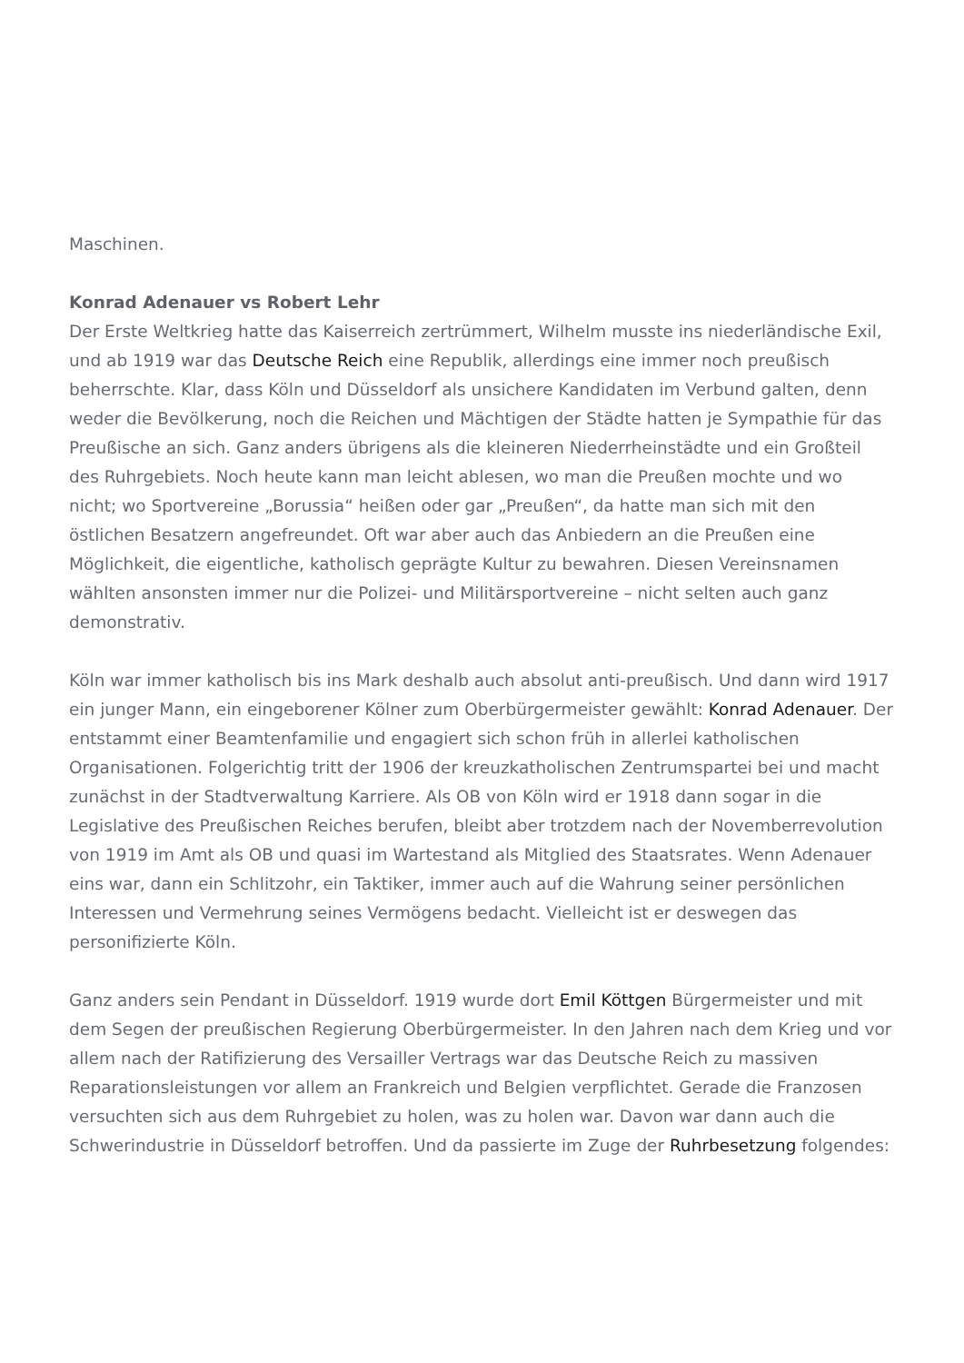Maschinen.
Konrad Adenauer vs Robert Lehr
Der Erste Weltkrieg hatte das Kaiserreich zertrümmert, Wilhelm musste ins niederländische Exil, und ab 1919 war das Deutsche Reich eine Republik, allerdings eine immer noch preußisch beherrschte. Klar, dass Köln und Düsseldorf als unsichere Kandidaten im Verbund galten, denn weder die Bevölkerung, noch die Reichen und Mächtigen der Städte hatten je Sympathie für das Preußische an sich. Ganz anders übrigens als die kleineren Niederrheinstädte und ein Großteil des Ruhrgebiets. Noch heute kann man leicht ablesen, wo man die Preußen mochte und wo nicht; wo Sportvereine „Borussia“ heißen oder gar „Preußen“, da hatte man sich mit den östlichen Besatzern angefreundet. Oft war aber auch das Anbiedern an die Preußen eine Möglichkeit, die eigentliche, katholisch geprägte Kultur zu bewahren. Diesen Vereinsnamen wählten ansonsten immer nur die Polizei- und Militärsportvereine – nicht selten auch ganz demonstrativ.
Köln war immer katholisch bis ins Mark deshalb auch absolut anti-preußisch. Und dann wird 1917 ein junger Mann, ein eingeborener Kölner zum Oberbürgermeister gewählt: Konrad Adenauer. Der entstammt einer Beamtenfamilie und engagiert sich schon früh in allerlei katholischen Organisationen. Folgerichtig tritt der 1906 der kreuzkatholischen Zentrumspartei bei und macht zunächst in der Stadtverwaltung Karriere. Als OB von Köln wird er 1918 dann sogar in die Legislative des Preußischen Reiches berufen, bleibt aber trotzdem nach der Novemberrevolution von 1919 im Amt als OB und quasi im Wartestand als Mitglied des Staatsrates. Wenn Adenauer eins war, dann ein Schlitzohr, ein Taktiker, immer auch auf die Wahrung seiner persönlichen Interessen und Vermehrung seines Vermögens bedacht. Vielleicht ist er deswegen das personifizierte Köln.
Ganz anders sein Pendant in Düsseldorf. 1919 wurde dort Emil Köttgen Bürgermeister und mit dem Segen der preußischen Regierung Oberbürgermeister. In den Jahren nach dem Krieg und vor allem nach der Ratifizierung des Versailler Vertrags war das Deutsche Reich zu massiven Reparationsleistungen vor allem an Frankreich und Belgien verpflichtet. Gerade die Franzosen versuchten sich aus dem Ruhrgebiet zu holen, was zu holen war. Davon war dann auch die Schwerindustrie in Düsseldorf betroffen. Und da passierte im Zuge der Ruhrbesetzung folgendes: